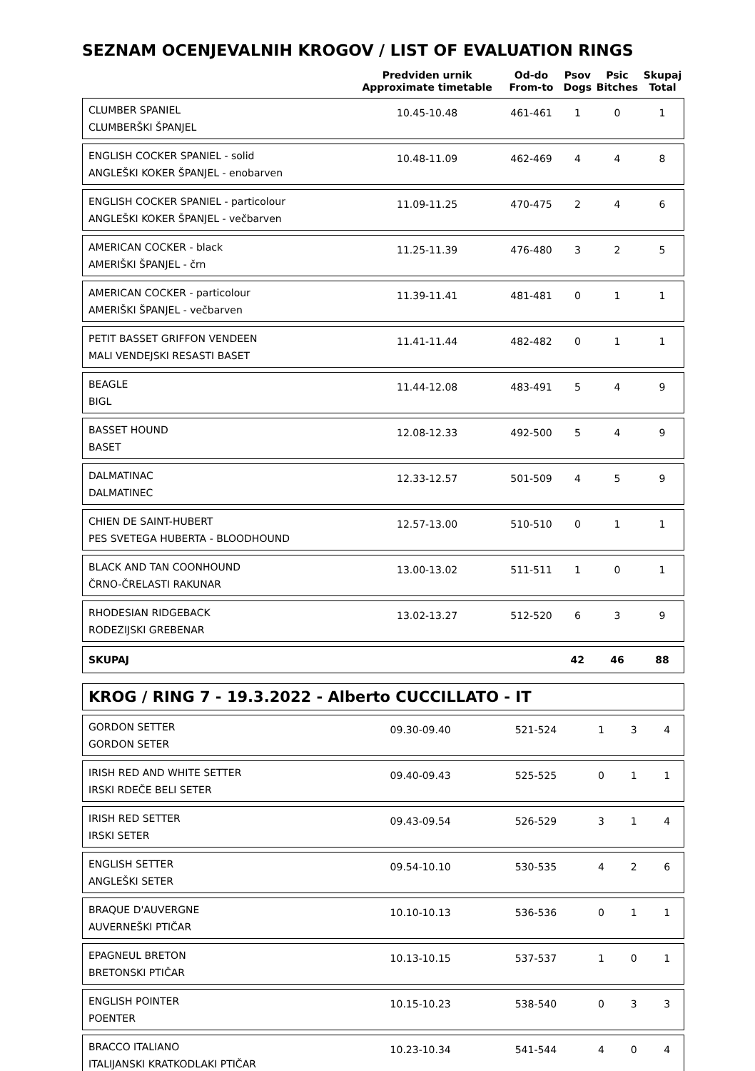SEZNAM OCENJEVALNIH KROGOV / LIST OF EVALUATION RINGS
| | Predviden urnik Approximate timetable | Od-do From-to | Psov Dogs | Psic Bitches | Skupaj Total |
| --- | --- | --- | --- | --- | --- |
| CLUMBER SPANIEL CLUMBERŠKI ŠPANJEL | 10.45-10.48 | 461-461 | 1 | 0 | 1 |
| ENGLISH COCKER SPANIEL - solid ANGLEŠKI KOKER ŠPANJEL - enobarven | 10.48-11.09 | 462-469 | 4 | 4 | 8 |
| ENGLISH COCKER SPANIEL - particolour ANGLEŠKI KOKER ŠPANJEL - večbarven | 11.09-11.25 | 470-475 | 2 | 4 | 6 |
| AMERICAN COCKER - black AMERIŠKI ŠPANJEL - črn | 11.25-11.39 | 476-480 | 3 | 2 | 5 |
| AMERICAN COCKER - particolour AMERIŠKI ŠPANJEL - večbarven | 11.39-11.41 | 481-481 | 0 | 1 | 1 |
| PETIT BASSET GRIFFON VENDEEN MALI VENDEJSKI RESASTI BASET | 11.41-11.44 | 482-482 | 0 | 1 | 1 |
| BEAGLE BIGL | 11.44-12.08 | 483-491 | 5 | 4 | 9 |
| BASSET HOUND BASET | 12.08-12.33 | 492-500 | 5 | 4 | 9 |
| DALMATINAC DALMATINEC | 12.33-12.57 | 501-509 | 4 | 5 | 9 |
| CHIEN DE SAINT-HUBERT PES SVETEGA HUBERTA - BLOODHOUND | 12.57-13.00 | 510-510 | 0 | 1 | 1 |
| BLACK AND TAN COONHOUND ČRNO-ČRELASTI RAKUNAR | 13.00-13.02 | 511-511 | 1 | 0 | 1 |
| RHODESIAN RIDGEBACK RODEZIJSKI GREBENAR | 13.02-13.27 | 512-520 | 6 | 3 | 9 |
| SKUPAJ | | | 42 | 46 | 88 |
KROG / RING 7 - 19.3.2022 - Alberto CUCCILLATO - IT
| GORDON SETTER GORDON SETER | 09.30-09.40 | 521-524 | 1 | 3 | 4 |
| IRISH RED AND WHITE SETTER IRSKI RDEČE BELI SETER | 09.40-09.43 | 525-525 | 0 | 1 | 1 |
| IRISH RED SETTER IRSKI SETER | 09.43-09.54 | 526-529 | 3 | 1 | 4 |
| ENGLISH SETTER ANGLEŠKI SETER | 09.54-10.10 | 530-535 | 4 | 2 | 6 |
| BRAQUE D'AUVERGNE AUVERNEŠKI PTIČAR | 10.10-10.13 | 536-536 | 0 | 1 | 1 |
| EPAGNEUL BRETON BRETONSKI PTIČAR | 10.13-10.15 | 537-537 | 1 | 0 | 1 |
| ENGLISH POINTER POENTER | 10.15-10.23 | 538-540 | 0 | 3 | 3 |
| BRACCO ITALIANO ITALIJANSKI KRATKODLAKI PTIČAR | 10.23-10.34 | 541-544 | 4 | 0 | 4 |